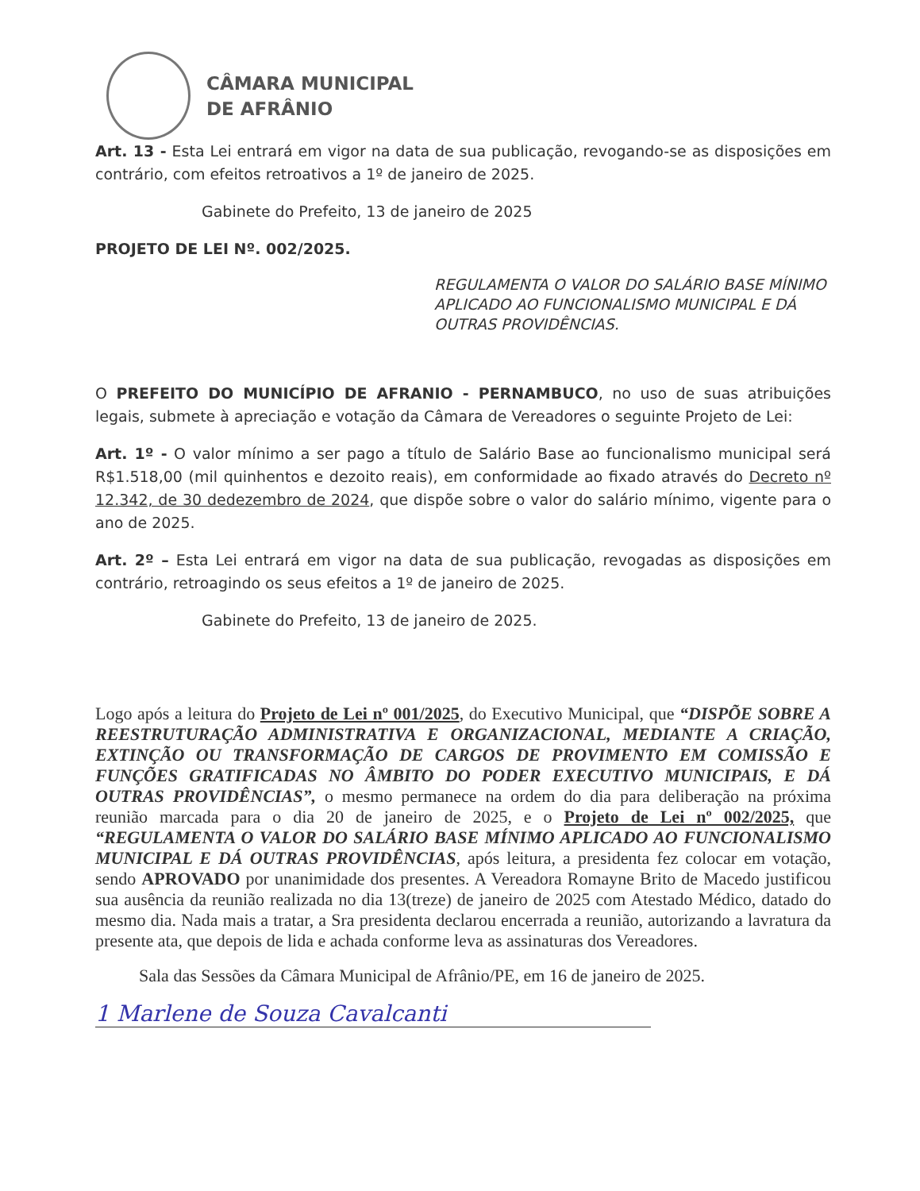CÂMARA MUNICIPAL
DE AFRÂNIO
Art. 13 - Esta Lei entrará em vigor na data de sua publicação, revogando-se as disposições em contrário, com efeitos retroativos a 1º de janeiro de 2025.
Gabinete do Prefeito, 13 de janeiro de 2025
PROJETO DE LEI Nº. 002/2025.
REGULAMENTA O VALOR DO SALÁRIO BASE MÍNIMO APLICADO AO FUNCIONALISMO MUNICIPAL E DÁ OUTRAS PROVIDÊNCIAS.
O PREFEITO DO MUNICÍPIO DE AFRANIO - PERNAMBUCO, no uso de suas atribuições legais, submete à apreciação e votação da Câmara de Vereadores o seguinte Projeto de Lei:
Art. 1º - O valor mínimo a ser pago a título de Salário Base ao funcionalismo municipal será R$1.518,00 (mil quinhentos e dezoito reais), em conformidade ao fixado através do Decreto nº 12.342, de 30 dedezembro de 2024, que dispõe sobre o valor do salário mínimo, vigente para o ano de 2025.
Art. 2º – Esta Lei entrará em vigor na data de sua publicação, revogadas as disposições em contrário, retroagindo os seus efeitos a 1º de janeiro de 2025.
Gabinete do Prefeito, 13 de janeiro de 2025.
Logo após a leitura do Projeto de Lei nº 001/2025, do Executivo Municipal, que “DISPÕE SOBRE A REESTRUTURAÇÃO ADMINISTRATIVA E ORGANIZACIONAL, MEDIANTE A CRIAÇÃO, EXTINÇÃO OU TRANSFORMAÇÃO DE CARGOS DE PROVIMENTO EM COMISSÃO E FUNÇÕES GRATIFICADAS NO ÂMBITO DO PODER EXECUTIVO MUNICIPAIS, E DÁ OUTRAS PROVIDÊNCIAS”, o mesmo permanece na ordem do dia para deliberação na próxima reunião marcada para o dia 20 de janeiro de 2025, e o Projeto de Lei nº 002/2025, que “REGULAMENTA O VALOR DO SALÁRIO BASE MÍNIMO APLICADO AO FUNCIONALISMO MUNICIPAL E DÁ OUTRAS PROVIDÊNCIAS, após leitura, a presidenta fez colocar em votação, sendo APROVADO por unanimidade dos presentes. A Vereadora Romayne Brito de Macedo justificou sua ausência da reunião realizada no dia 13(treze) de janeiro de 2025 com Atestado Médico, datado do mesmo dia. Nada mais a tratar, a Sra presidenta declarou encerrada a reunião, autorizando a lavratura da presente ata, que depois de lida e achada conforme leva as assinaturas dos Vereadores.
Sala das Sessões da Câmara Municipal de Afrânio/PE, em 16 de janeiro de 2025.
1 Marlene de Souza Cavalcanti